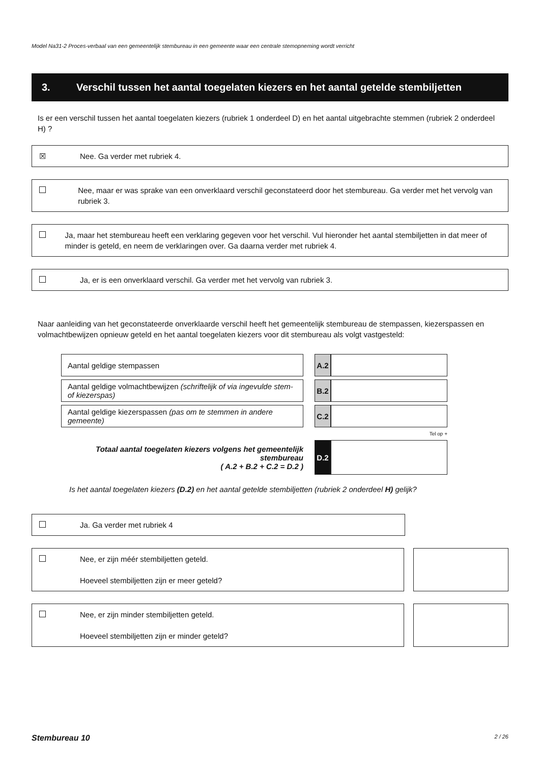Model Na31-2 Proces-verbaal van een gemeentelijk stembureau in een gemeente waar een centrale stemopneming wordt verricht
3. Verschil tussen het aantal toegelaten kiezers en het aantal getelde stembiljetten
Is er een verschil tussen het aantal toegelaten kiezers (rubriek 1 onderdeel D) en het aantal uitgebrachte stemmen (rubriek 2 onderdeel H) ?
☒ Nee. Ga verder met rubriek 4.
Nee, maar er was sprake van een onverklaard verschil geconstateerd door het stembureau. Ga verder met het vervolg van rubriek 3.
Ja, maar het stembureau heeft een verklaring gegeven voor het verschil. Vul hieronder het aantal stembiljetten in dat meer of minder is geteld, en neem de verklaringen over. Ga daarna verder met rubriek 4.
Ja, er is een onverklaard verschil. Ga verder met het vervolg van rubriek 3.
Naar aanleiding van het geconstateerde onverklaarde verschil heeft het gemeentelijk stembureau de stempassen, kiezerspassen en volmachtbewijzen opnieuw geteld en het aantal toegelaten kiezers voor dit stembureau als volgt vastgesteld:
| Aantal geldige stempassen | | A.2 | |
| Aantal geldige volmachtbewijzen (schriftelijk of via ingevulde stem- of kiezerspas) | | B.2 | |
| Aantal geldige kiezerspassen (pas om te stemmen in andere gemeente) | | C.2 | |
| | | Tel op + | |
| Totaal aantal toegelaten kiezers volgens het gemeentelijk stembureau ( A.2 + B.2 + C.2 = D.2 ) | | D.2 | |
Is het aantal toegelaten kiezers (D.2) en het aantal getelde stembiljetten (rubriek 2 onderdeel H) gelijk?
Ja. Ga verder met rubriek 4
Nee, er zijn méér stembiljetten geteld.
Hoeveel stembiljetten zijn er meer geteld?
Nee, er zijn minder stembiljetten geteld.
Hoeveel stembiljetten zijn er minder geteld?
Stembureau 10 2 / 26